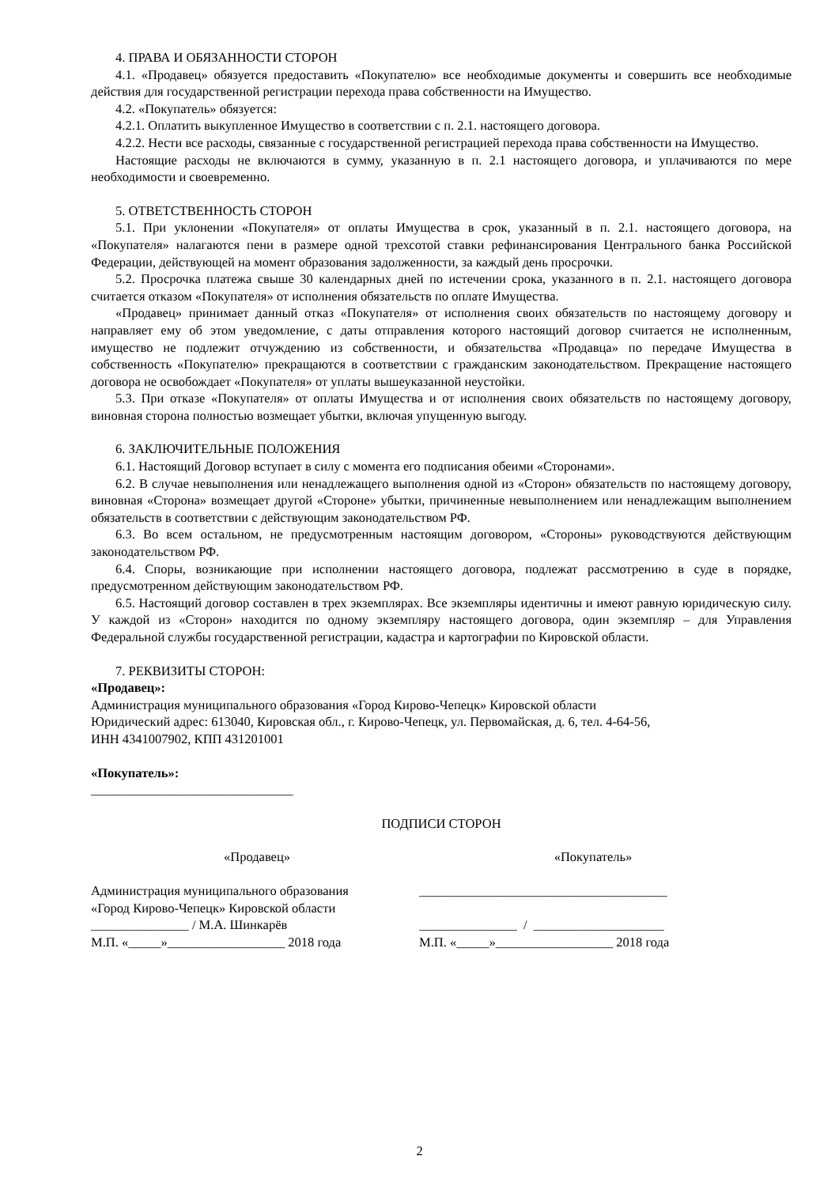4. ПРАВА И ОБЯЗАННОСТИ СТОРОН
4.1. «Продавец» обязуется предоставить «Покупателю» все необходимые документы и совершить все необходимые действия для государственной регистрации перехода права собственности на Имущество.
4.2. «Покупатель» обязуется:
4.2.1. Оплатить выкупленное Имущество в соответствии с п. 2.1. настоящего договора.
4.2.2. Нести все расходы, связанные с государственной регистрацией перехода права собственности на Имущество.
Настоящие расходы не включаются в сумму, указанную в п. 2.1 настоящего договора, и уплачиваются по мере необходимости и своевременно.
5. ОТВЕТСТВЕННОСТЬ СТОРОН
5.1. При уклонении «Покупателя» от оплаты Имущества в срок, указанный в п. 2.1. настоящего договора, на «Покупателя» налагаются пени в размере одной трехсотой ставки рефинансирования Центрального банка Российской Федерации, действующей на момент образования задолженности, за каждый день просрочки.
5.2. Просрочка платежа свыше 30 календарных дней по истечении срока, указанного в п. 2.1. настоящего договора считается отказом «Покупателя» от исполнения обязательств по оплате Имущества.
«Продавец» принимает данный отказ «Покупателя» от исполнения своих обязательств по настоящему договору и направляет ему об этом уведомление, с даты отправления которого настоящий договор считается не исполненным, имущество не подлежит отчуждению из собственности, и обязательства «Продавца» по передаче Имущества в собственность «Покупателю» прекращаются в соответствии с гражданским законодательством. Прекращение настоящего договора не освобождает «Покупателя» от уплаты вышеуказанной неустойки.
5.3. При отказе «Покупателя» от оплаты Имущества и от исполнения своих обязательств по настоящему договору, виновная сторона полностью возмещает убытки, включая упущенную выгоду.
6. ЗАКЛЮЧИТЕЛЬНЫЕ ПОЛОЖЕНИЯ
6.1. Настоящий Договор вступает в силу с момента его подписания обеими «Сторонами».
6.2. В случае невыполнения или ненадлежащего выполнения одной из «Сторон» обязательств по настоящему договору, виновная «Сторона» возмещает другой «Стороне» убытки, причиненные невыполнением или ненадлежащим выполнением обязательств в соответствии с действующим законодательством РФ.
6.3. Во всем остальном, не предусмотренным настоящим договором, «Стороны» руководствуются действующим законодательством РФ.
6.4. Споры, возникающие при исполнении настоящего договора, подлежат рассмотрению в суде в порядке, предусмотренном действующим законодательством РФ.
6.5. Настоящий договор составлен в трех экземплярах. Все экземпляры идентичны и имеют равную юридическую силу. У каждой из «Сторон» находится по одному экземпляру настоящего договора, один экземпляр – для Управления Федеральной службы государственной регистрации, кадастра и картографии по Кировской области.
7. РЕКВИЗИТЫ СТОРОН:
«Продавец»:
Администрация муниципального образования «Город Кирово-Чепецк» Кировской области
Юридический адрес: 613040, Кировская обл., г. Кирово-Чепецк, ул. Первомайская, д. 6, тел. 4-64-56,
ИНН 4341007902, КПП 431201001
«Покупатель»:
_______________________________
ПОДПИСИ СТОРОН
«Продавец»
«Покупатель»
Администрация муниципального образования «Город Кирово-Чепецк» Кировской области _______________ / М.А. Шинкарёв М.П. «_____»__________________ 2018 года
______________________________________ _______________ / ____________________ М.П. «_____»__________________ 2018 года
2